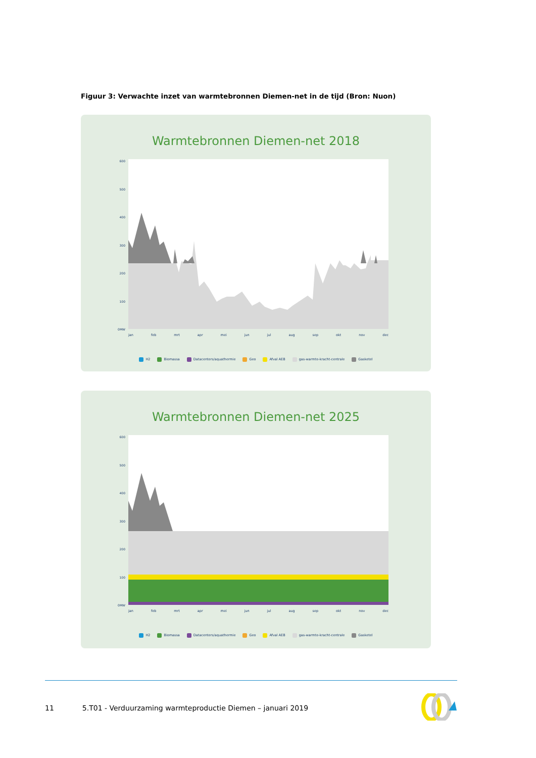Figuur 3: Verwachte inzet van warmtebronnen Diemen-net in de tijd (Bron: Nuon)
Warmtebronnen Diemen-net 2018
600
500
400
300
200
100
0MW
jan feb mrt apr mei jun jul aug sep okt nov dec
H2 Biomassa Datacenters/aquathermie Geo Afval AEB gas-warmte-kracht-centrale Gasketel
Warmtebronnen Diemen-net 2025
600
500
400
300
200
100
0MW
jan feb mrt apr mei jun jul aug sep okt nov dec
H2 Biomassa Datacenters/aquathermie Geo Afval AEB gas-warmte-kracht-centrale Gasketel
11 5.T01 - Verduurzaming warmteproductie Diemen – januari 2019